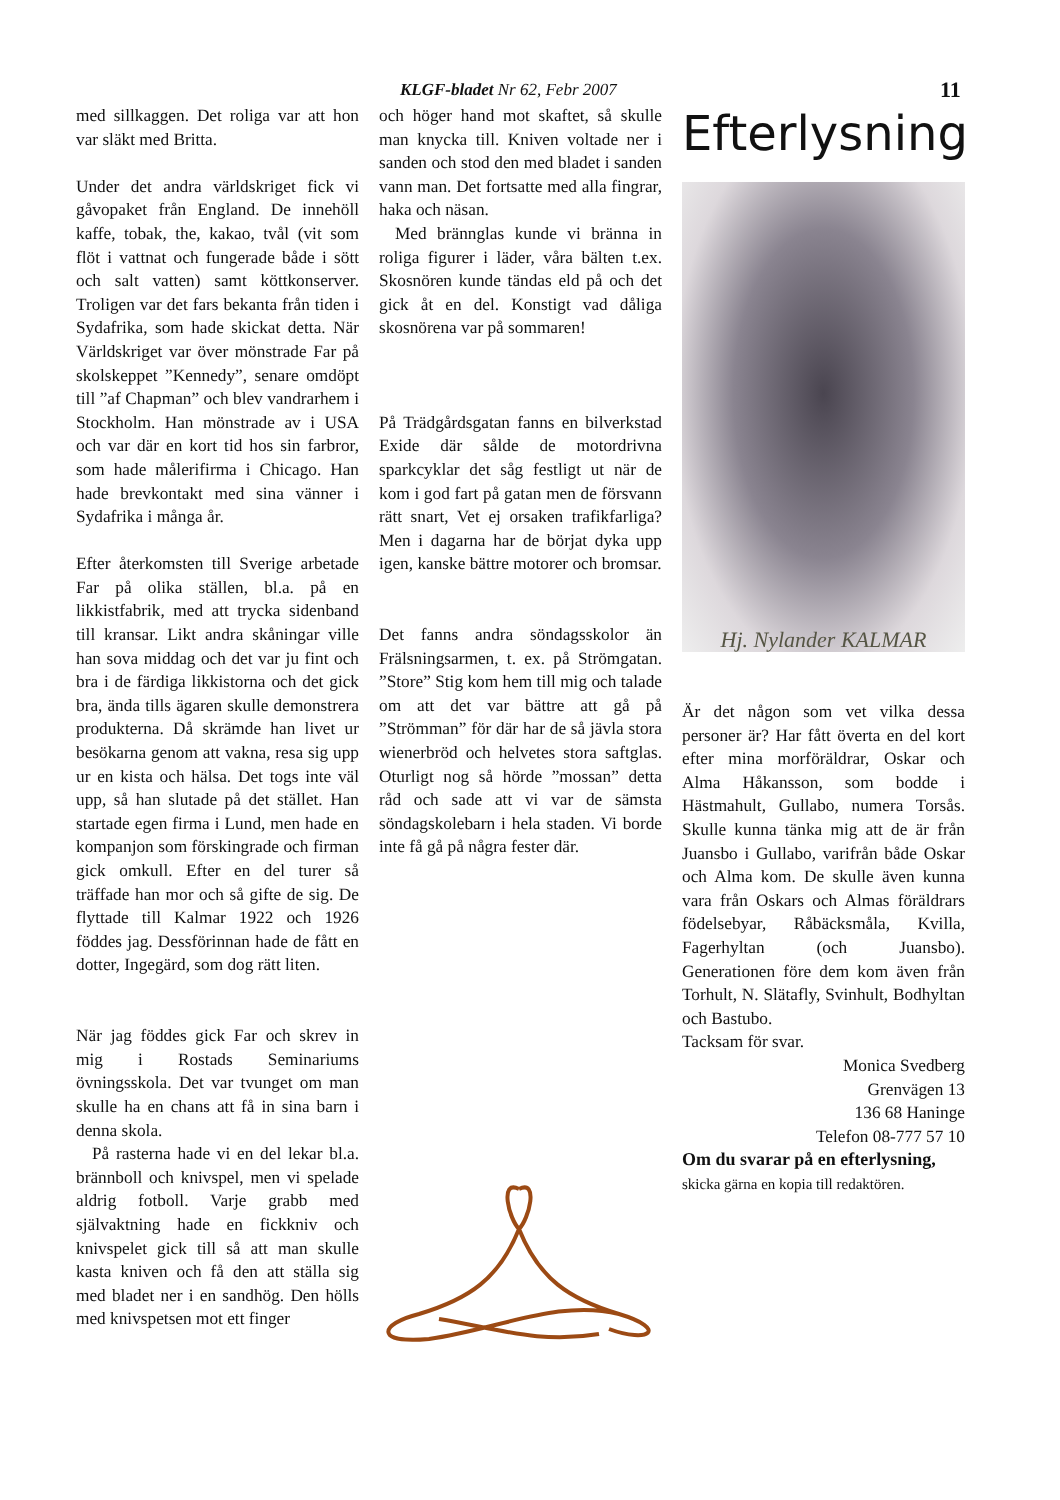KLGF-bladet Nr 62, Febr 2007 11
med sillkaggen. Det roliga var att hon var släkt med Britta.
Under det andra världskriget fick vi gåvopaket från England. De innehöll kaffe, tobak, the, kakao, tvål (vit som flöt i vattnat och fungerade både i sött och salt vatten) samt köttkonserver. Troligen var det fars bekanta från tiden i Sydafrika, som hade skickat detta. När Världskriget var över mönstrade Far på skolskeppet ”Kennedy”, senare omdöpt till ”af Chapman” och blev vandrarhem i Stockholm. Han mönstrade av i USA och var där en kort tid hos sin farbror, som hade målerifirma i Chicago. Han hade brevkontakt med sina vänner i Sydafrika i många år.
Efter återkomsten till Sverige arbetade Far på olika ställen, bl.a. på en likkistfabrik, med att trycka sidenband till kransar. Likt andra skåningar ville han sova middag och det var ju fint och bra i de färdiga likkistorna och det gick bra, ända tills ägaren skulle demonstrera produkterna. Då skrämde han livet ur besökarna genom att vakna, resa sig upp ur en kista och hälsa. Det togs inte väl upp, så han slutade på det stället. Han startade egen firma i Lund, men hade en kompanjon som förskingrade och firman gick omkull. Efter en del turer så träffade han mor och så gifte de sig. De flyttade till Kalmar 1922 och 1926 föddes jag. Dessförinnan hade de fått en dotter, Ingegärd, som dog rätt liten.
När jag föddes gick Far och skrev in mig i Rostads Seminariums övningsskola. Det var tvunget om man skulle ha en chans att få in sina barn i denna skola.
På rasterna hade vi en del lekar bl.a. brännboll och knivspel, men vi spelade aldrig fotboll. Varje grabb med självaktning hade en fickkniv och knivspelet gick till så att man skulle kasta kniven och få den att ställa sig med bladet ner i en sandhög. Den hölls med knivspetsen mot ett finger
och höger hand mot skaftet, så skulle man knycka till. Kniven voltade ner i sanden och stod den med bladet i sanden vann man. Det fortsatte med alla fingrar, haka och näsan.
Med brännglas kunde vi bränna in roliga figurer i läder, våra bälten t.ex. Skosnören kunde tändas eld på och det gick åt en del. Konstigt vad dåliga skosnörena var på sommaren!
På Trädgårdsgatan fanns en bilverkstad Exide där sålde de motordrivna sparkcyklar det såg festligt ut när de kom i god fart på gatan men de försvann rätt snart, Vet ej orsaken trafikfarliga? Men i dagarna har de börjat dyka upp igen, kanske bättre motorer och bromsar.
Det fanns andra söndagsskolor än Frälsningsarmen, t. ex. på Strömgatan. ”Store” Stig kom hem till mig och talade om att det var bättre att gå på ”Strömman” för där har de så jävla stora wienerbröd och helvetes stora saftglas. Oturligt nog så hörde ”mossan” detta råd och sade att vi var de sämsta söndagskolebarn i hela staden. Vi borde inte få gå på några fester där.
Efterlysning
Hj. Nylander KALMAR
Är det någon som vet vilka dessa personer är? Har fått överta en del kort efter mina morföräldrar, Oskar och Alma Håkansson, som bodde i Hästmahult, Gullabo, numera Torsås. Skulle kunna tänka mig att de är från Juansbo i Gullabo, varifrån både Oskar och Alma kom. De skulle även kunna vara från Oskars och Almas föräldrars födelsebyar, Råbäcksmåla, Kvilla, Fagerhyltan (och Juansbo). Generationen före dem kom även från Torhult, N. Slätafly, Svinhult, Bodhyltan och Bastubo.
Tacksam för svar.
Monica Svedberg
Grenvägen 13
136 68 Haninge
Telefon 08-777 57 10
Om du svarar på en efterlysning,
skicka gärna en kopia till redaktören.